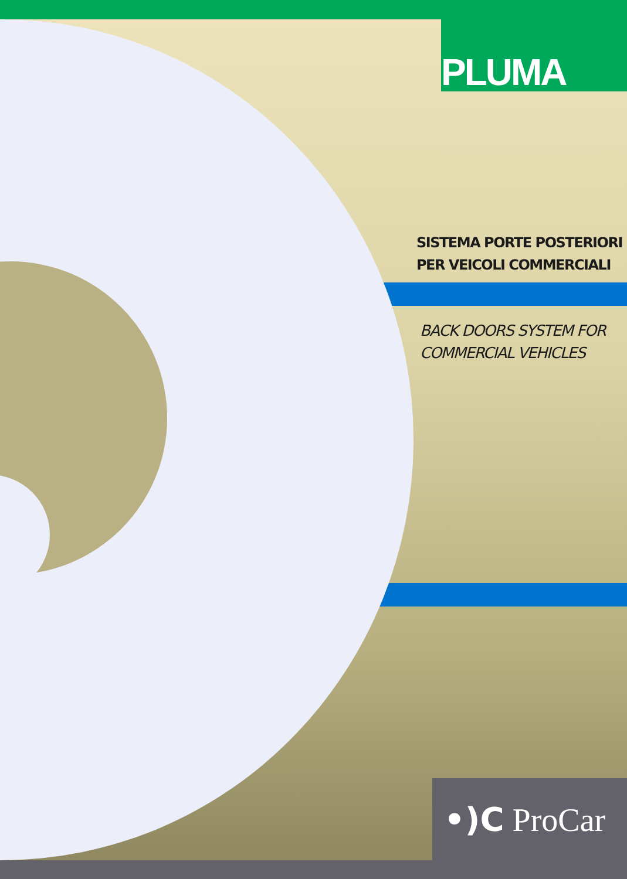PLUMA
SISTEMA PORTE POSTERIORI
PER VEICOLI COMMERCIALI
BACK DOORS SYSTEM FOR
COMMERCIAL VEHICLES
•)C ProCar